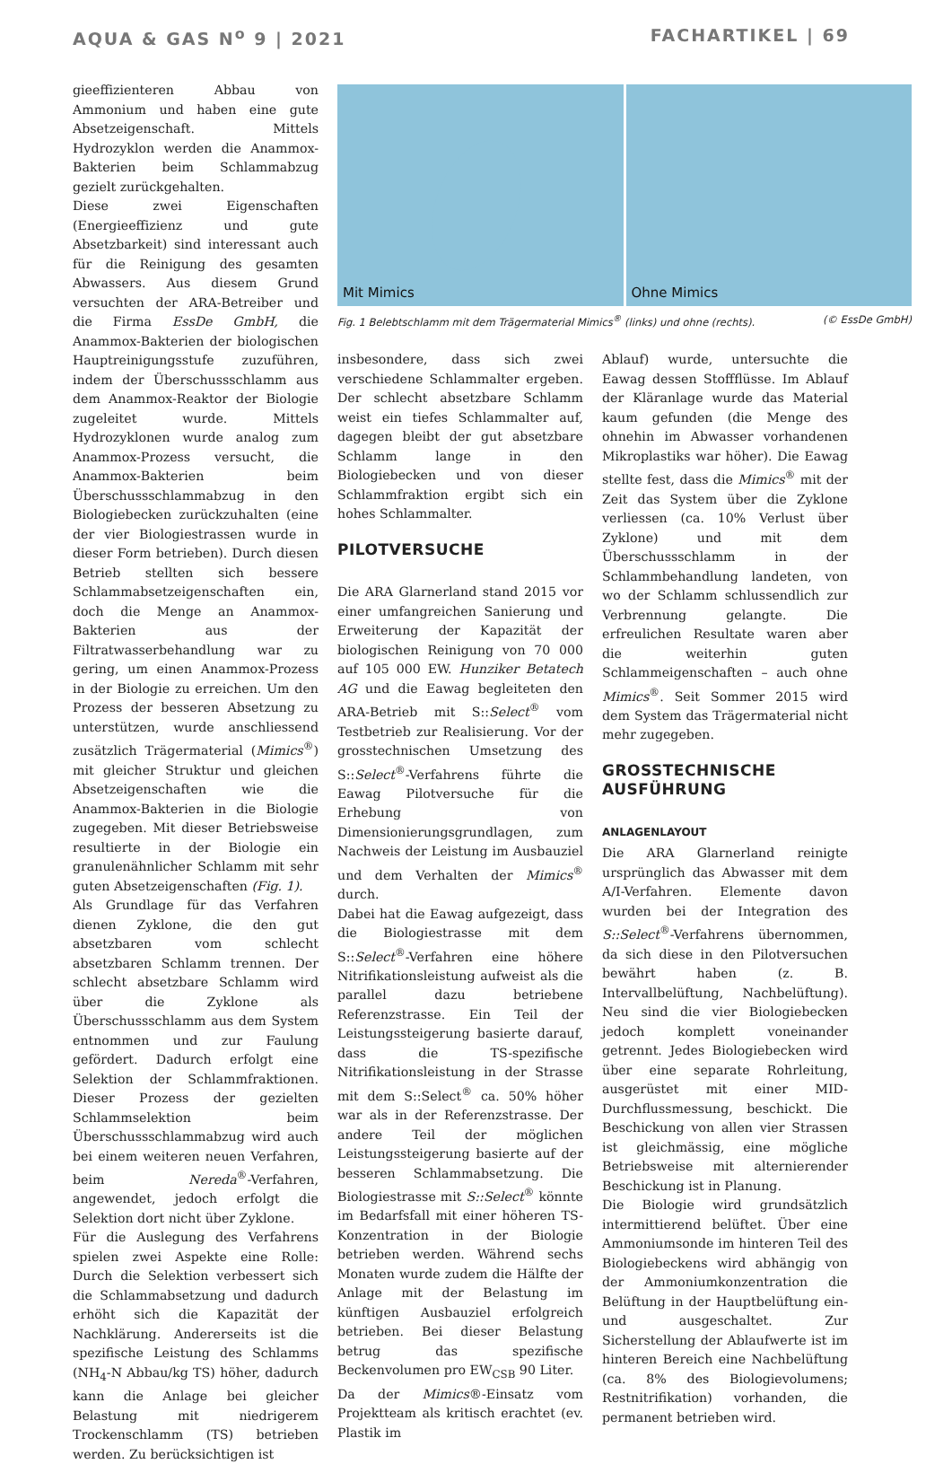AQUA & GAS N<sup>o</sup> 9 | 2021 FACHARTIKEL | 69
gieeffizienteren Abbau von Ammonium und haben eine gute Absetzeigenschaft. Mittels Hydrozyklon werden die Anammox-Bakterien beim Schlammabzug gezielt zurückgehalten.
Diese zwei Eigenschaften (Energieeffizienz und gute Absetzbarkeit) sind interessant auch für die Reinigung des gesamten Abwassers. Aus diesem Grund versuchten der ARA-Betreiber und die Firma EssDe GmbH, die Anammox-Bakterien der biologischen Hauptreinigungsstufe zuzuführen, indem der Überschussschlamm aus dem Anammox-Reaktor der Biologie zugeleitet wurde. Mittels Hydrozyklonen wurde analog zum Anammox-Prozess versucht, die Anammox-Bakterien beim Überschussschlammabzug in den Biologiebecken zurückzuhalten (eine der vier Biologiestrassen wurde in dieser Form betrieben). Durch diesen Betrieb stellten sich bessere Schlammabsetzeigenschaften ein, doch die Menge an Anammox-Bakterien aus der Filtratwasserbehandlung war zu gering, um einen Anammox-Prozess in der Biologie zu erreichen. Um den Prozess der besseren Absetzung zu unterstützen, wurde anschliessend zusätzlich Trägermaterial (Mimics<sup>®</sup>) mit gleicher Struktur und gleichen Absetzeigenschaften wie die Anammox-Bakterien in die Biologie zugegeben. Mit dieser Betriebsweise resultierte in der Biologie ein granulenähnlicher Schlamm mit sehr guten Absetzeigenschaften (Fig. 1).
Als Grundlage für das Verfahren dienen Zyklone, die den gut absetzbaren vom schlecht absetzbaren Schlamm trennen. Der schlecht absetzbare Schlamm wird über die Zyklone als Überschussschlamm aus dem System entnommen und zur Faulung gefördert. Dadurch erfolgt eine Selektion der Schlammfraktionen. Dieser Prozess der gezielten Schlammselektion beim Überschussschlammabzug wird auch bei einem weiteren neuen Verfahren, beim Nereda<sup>®</sup>-Verfahren, angewendet, jedoch erfolgt die Selektion dort nicht über Zyklone.
Für die Auslegung des Verfahrens spielen zwei Aspekte eine Rolle: Durch die Selektion verbessert sich die Schlammabsetzung und dadurch erhöht sich die Kapazität der Nachklärung. Andererseits ist die spezifische Leistung des Schlamms (NH<sub>4</sub>-N Abbau/kg TS) höher, dadurch kann die Anlage bei gleicher Belastung mit niedrigerem Trockenschlamm (TS) betrieben werden. Zu berücksichtigen ist
Mit Mimics
Ohne Mimics
Fig. 1 Belebtschlamm mit dem Trägermaterial Mimics<sup>®</sup> (links) und ohne (rechts). (© EssDe GmbH)
insbesondere, dass sich zwei verschiedene Schlammalter ergeben. Der schlecht absetzbare Schlamm weist ein tiefes Schlammalter auf, dagegen bleibt der gut absetzbare Schlamm lange in den Biologiebecken und von dieser Schlammfraktion ergibt sich ein hohes Schlammalter.
PILOTVERSUCHE
Die ARA Glarnerland stand 2015 vor einer umfangreichen Sanierung und Erweiterung der Kapazität der biologischen Reinigung von 70 000 auf 105 000 EW. Hunziker Betatech AG und die Eawag begleiteten den ARA-Betrieb mit S::Select<sup>®</sup> vom Testbetrieb zur Realisierung. Vor der grosstechnischen Umsetzung des S::Select<sup>®</sup>-Verfahrens führte die Eawag Pilotversuche für die Erhebung von Dimensionierungsgrundlagen, zum Nachweis der Leistung im Ausbauziel und dem Verhalten der Mimics<sup>®</sup> durch.
Dabei hat die Eawag aufgezeigt, dass die Biologiestrasse mit dem S::Select<sup>®</sup>-Verfahren eine höhere Nitrifikationsleistung aufweist als die parallel dazu betriebene Referenzstrasse. Ein Teil der Leistungssteigerung basierte darauf, dass die TS-spezifische Nitrifikationsleistung in der Strasse mit dem S::Select<sup>®</sup> ca. 50% höher war als in der Referenzstrasse. Der andere Teil der möglichen Leistungssteigerung basierte auf der besseren Schlammabsetzung. Die Biologiestrasse mit S::Select<sup>®</sup> könnte im Bedarfsfall mit einer höheren TS-Konzentration in der Biologie betrieben werden. Während sechs Monaten wurde zudem die Hälfte der Anlage mit der Belastung im künftigen Ausbauziel erfolgreich betrieben. Bei dieser Belastung betrug das spezifische Beckenvolumen pro EW<sub>CSB</sub> 90 Liter.
Da der Mimics®-Einsatz vom Projektteam als kritisch erachtet (ev. Plastik im
Ablauf) wurde, untersuchte die Eawag dessen Stoffflüsse. Im Ablauf der Kläranlage wurde das Material kaum gefunden (die Menge des ohnehin im Abwasser vorhandenen Mikroplastiks war höher). Die Eawag stellte fest, dass die Mimics<sup>®</sup> mit der Zeit das System über die Zyklone verliessen (ca. 10% Verlust über Zyklone) und mit dem Überschussschlamm in der Schlammbehandlung landeten, von wo der Schlamm schlussendlich zur Verbrennung gelangte. Die erfreulichen Resultate waren aber die weiterhin guten Schlammeigenschaften – auch ohne Mimics<sup>®</sup>. Seit Sommer 2015 wird dem System das Trägermaterial nicht mehr zugegeben.
GROSSTECHNISCHE AUSFÜHRUNG
ANLAGENLAYOUT
Die ARA Glarnerland reinigte ursprünglich das Abwasser mit dem A/I-Verfahren. Elemente davon wurden bei der Integration des S::Select<sup>®</sup>-Verfahrens übernommen, da sich diese in den Pilotversuchen bewährt haben (z. B. Intervallbelüftung, Nachbelüftung). Neu sind die vier Biologiebecken jedoch komplett voneinander getrennt. Jedes Biologiebecken wird über eine separate Rohrleitung, ausgerüstet mit einer MID-Durchflussmessung, beschickt. Die Beschickung von allen vier Strassen ist gleichmässig, eine mögliche Betriebsweise mit alternierender Beschickung ist in Planung.
Die Biologie wird grundsätzlich intermittierend belüftet. Über eine Ammoniumsonde im hinteren Teil des Biologiebeckens wird abhängig von der Ammoniumkonzentration die Belüftung in der Hauptbelüftung ein- und ausgeschaltet. Zur Sicherstellung der Ablaufwerte ist im hinteren Bereich eine Nachbelüftung (ca. 8% des Biologievolumens; Restnitrifikation) vorhanden, die permanent betrieben wird.